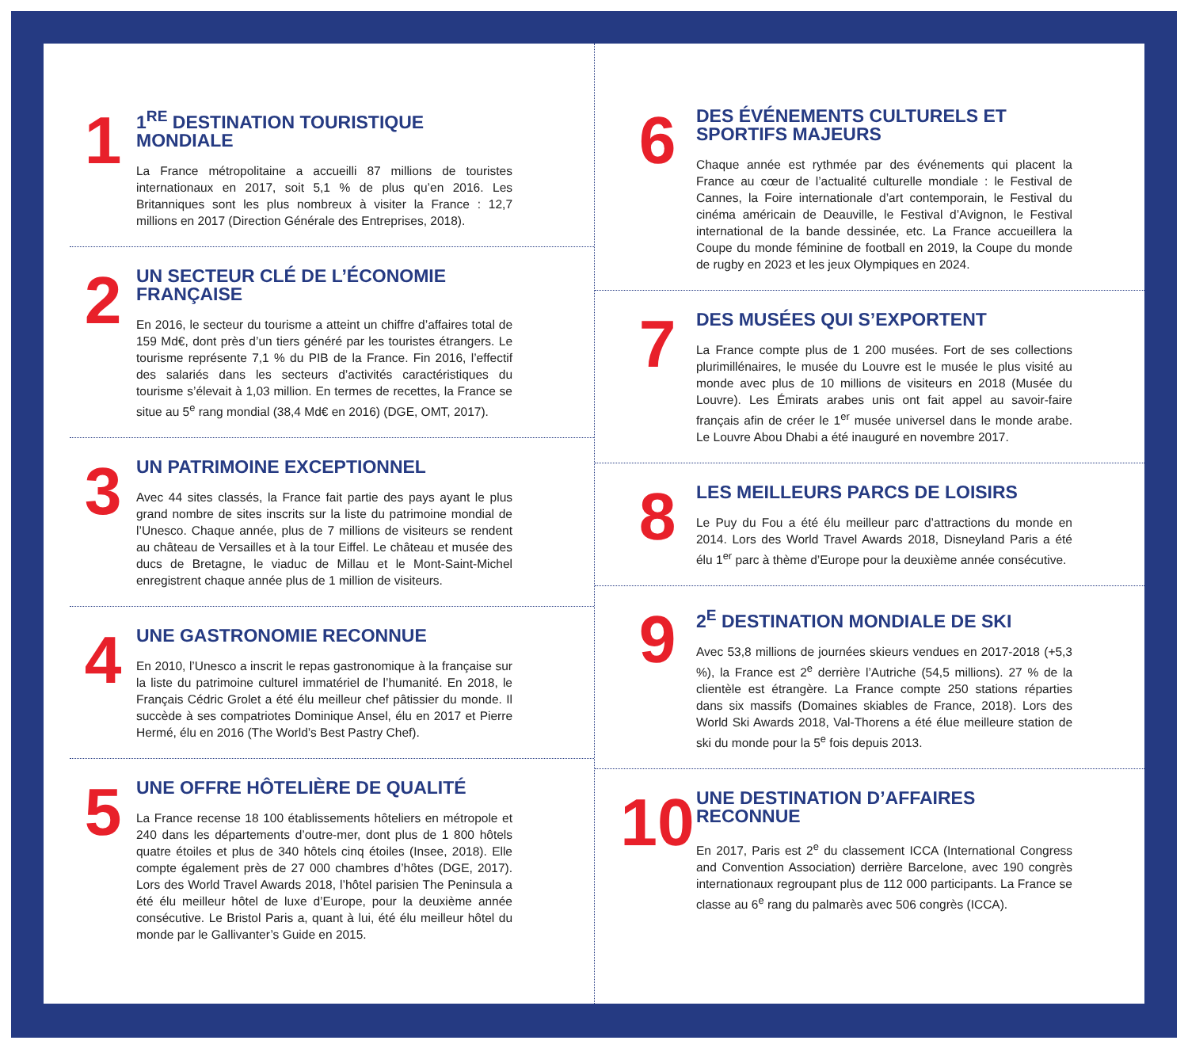1
1<sup>RE</sup> DESTINATION TOURISTIQUE MONDIALE
La France métropolitaine a accueilli 87 millions de touristes internationaux en 2017, soit 5,1 % de plus qu’en 2016. Les Britanniques sont les plus nombreux à visiter la France : 12,7 millions en 2017 (Direction Générale des Entreprises, 2018).
2
UN SECTEUR CLÉ DE L’ÉCONOMIE FRANÇAISE
En 2016, le secteur du tourisme a atteint un chiffre d’affaires total de 159 Md€, dont près d’un tiers généré par les touristes étrangers. Le tourisme représente 7,1 % du PIB de la France. Fin 2016, l’effectif des salariés dans les secteurs d’activités caractéristiques du tourisme s’élevait à 1,03 million. En termes de recettes, la France se situe au 5<sup>e</sup> rang mondial (38,4 Md€ en 2016) (DGE, OMT, 2017).
3
UN PATRIMOINE EXCEPTIONNEL
Avec 44 sites classés, la France fait partie des pays ayant le plus grand nombre de sites inscrits sur la liste du patrimoine mondial de l’Unesco. Chaque année, plus de 7 millions de visiteurs se rendent au château de Versailles et à la tour Eiffel. Le château et musée des ducs de Bretagne, le viaduc de Millau et le Mont-Saint-Michel enregistrent chaque année plus de 1 million de visiteurs.
4
UNE GASTRONOMIE RECONNUE
En 2010, l’Unesco a inscrit le repas gastronomique à la française sur la liste du patrimoine culturel immatériel de l’humanité. En 2018, le Français Cédric Grolet a été élu meilleur chef pâtissier du monde. Il succède à ses compatriotes Dominique Ansel, élu en 2017 et Pierre Hermé, élu en 2016 (The World’s Best Pastry Chef).
5
UNE OFFRE HÔTELIÈRE DE QUALITÉ
La France recense 18 100 établissements hôteliers en métropole et 240 dans les départements d’outre-mer, dont plus de 1 800 hôtels quatre étoiles et plus de 340 hôtels cinq étoiles (Insee, 2018). Elle compte également près de 27 000 chambres d’hôtes (DGE, 2017). Lors des World Travel Awards 2018, l’hôtel parisien The Peninsula a été élu meilleur hôtel de luxe d’Europe, pour la deuxième année consécutive. Le Bristol Paris a, quant à lui, été élu meilleur hôtel du monde par le Gallivanter’s Guide en 2015.
6
DES ÉVÉNEMENTS CULTURELS ET SPORTIFS MAJEURS
Chaque année est rythmée par des événements qui placent la France au cœur de l’actualité culturelle mondiale : le Festival de Cannes, la Foire internationale d’art contemporain, le Festival du cinéma américain de Deauville, le Festival d’Avignon, le Festival international de la bande dessinée, etc. La France accueillera la Coupe du monde féminine de football en 2019, la Coupe du monde de rugby en 2023 et les jeux Olympiques en 2024.
7
DES MUSÉES QUI S’EXPORTENT
La France compte plus de 1 200 musées. Fort de ses collections plurimillénaires, le musée du Louvre est le musée le plus visité au monde avec plus de 10 millions de visiteurs en 2018 (Musée du Louvre). Les Émirats arabes unis ont fait appel au savoir-faire français afin de créer le 1<sup>er</sup> musée universel dans le monde arabe. Le Louvre Abou Dhabi a été inauguré en novembre 2017.
8
LES MEILLEURS PARCS DE LOISIRS
Le Puy du Fou a été élu meilleur parc d’attractions du monde en 2014. Lors des World Travel Awards 2018, Disneyland Paris a été élu 1<sup>er</sup> parc à thème d’Europe pour la deuxième année consécutive.
9
2<sup>E</sup> DESTINATION MONDIALE DE SKI
Avec 53,8 millions de journées skieurs vendues en 2017-2018 (+5,3 %), la France est 2<sup>e</sup> derrière l’Autriche (54,5 millions). 27 % de la clientèle est étrangère. La France compte 250 stations réparties dans six massifs (Domaines skiables de France, 2018). Lors des World Ski Awards 2018, Val-Thorens a été élue meilleure station de ski du monde pour la 5<sup>e</sup> fois depuis 2013.
10
UNE DESTINATION D’AFFAIRES RECONNUE
En 2017, Paris est 2<sup>e</sup> du classement ICCA (International Congress and Convention Association) derrière Barcelone, avec 190 congrès internationaux regroupant plus de 112 000 participants. La France se classe au 6<sup>e</sup> rang du palmarès avec 506 congrès (ICCA).